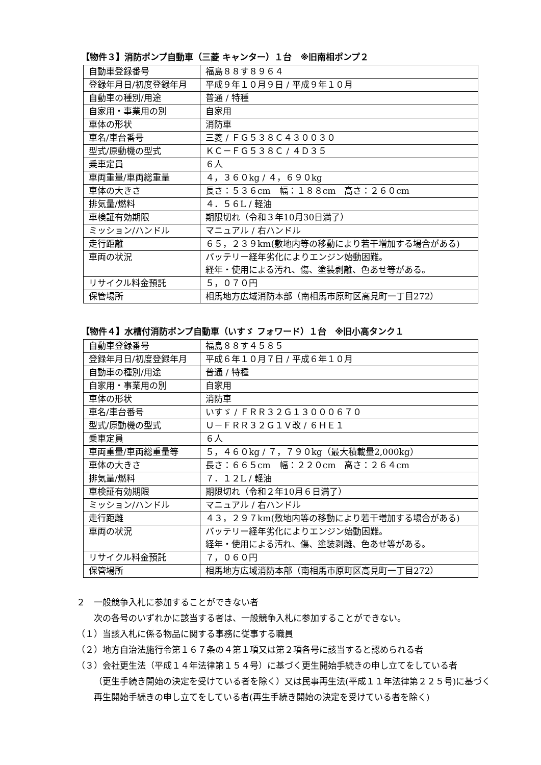【物件３】消防ポンプ自動車（三菱 キャンター）１台　※旧南相ポンプ２
| 自動車登録番号 | 福島８８す８９６４ |
| 登録年月日/初度登録年月 | 平成９年１０月９日 / 平成９年１０月 |
| 自動車の種別/用途 | 普通 / 特種 |
| 自家用・事業用の別 | 自家用 |
| 車体の形状 | 消防車 |
| 車名/車台番号 | 三菱 / ＦＧ５３８Ｃ４３００３０ |
| 型式/原動機の型式 | ＫＣ－ＦＧ５３８Ｃ / ４Ｄ３５ |
| 乗車定員 | ６人 |
| 車両重量/車両総重量 | ４，３６０kg / ４，６９０kg |
| 車体の大きさ | 長さ：５３６cm 幅：１８８cm 高さ：２６０cm |
| 排気量/燃料 | ４．５６L / 軽油 |
| 車検証有効期限 | 期限切れ（令和３年10月30日満了） |
| ミッション/ハンドル | マニュアル / 右ハンドル |
| 走行距離 | ６５，２３９km(敷地内等の移動により若干増加する場合がある) |
| 車両の状況 | バッテリー経年劣化によりエンジン始動困難。 経年・使用による汚れ、傷、塗装剥離、色あせ等がある。 |
| リサイクル料金預託 | ５，０７０円 |
| 保管場所 | 相馬地方広域消防本部（南相馬市原町区高見町一丁目272） |
【物件４】水槽付消防ポンプ自動車（いすゞ フォワード）１台　※旧小高タンク１
| 自動車登録番号 | 福島８８す４５８５ |
| 登録年月日/初度登録年月 | 平成６年１０月７日 / 平成６年１０月 |
| 自動車の種別/用途 | 普通 / 特種 |
| 自家用・事業用の別 | 自家用 |
| 車体の形状 | 消防車 |
| 車名/車台番号 | いすゞ / ＦＲＲ３２Ｇ１３０００６７０ |
| 型式/原動機の型式 | Ｕ－ＦＲＲ３２Ｇ１Ｖ改 / ６ＨＥ１ |
| 乗車定員 | ６人 |
| 車両重量/車両総重量等 | ５，４６０kg / ７，７９０kg（最大積載量2,000kg） |
| 車体の大きさ | 長さ：６６５cm 幅：２２０cm 高さ：２６４cm |
| 排気量/燃料 | ７．１２L / 軽油 |
| 車検証有効期限 | 期限切れ（令和２年10月６日満了） |
| ミッション/ハンドル | マニュアル / 右ハンドル |
| 走行距離 | ４３，２９７km(敷地内等の移動により若干増加する場合がある) |
| 車両の状況 | バッテリー経年劣化によりエンジン始動困難。 経年・使用による汚れ、傷、塗装剥離、色あせ等がある。 |
| リサイクル料金預託 | ７，０６０円 |
| 保管場所 | 相馬地方広域消防本部（南相馬市原町区高見町一丁目272） |
２　一般競争入札に参加することができない者
　　次の各号のいずれかに該当する者は、一般競争入札に参加することができない。
（１）当該入札に係る物品に関する事務に従事する職員
（２）地方自治法施行令第１６７条の４第１項又は第２項各号に該当すると認められる者
（３）会社更生法（平成１４年法律第１５４号）に基づく更生開始手続きの申し立てをしている者
（更生手続き開始の決定を受けている者を除く）又は民事再生法(平成１１年法律第２２５号)に基づく再生開始手続きの申し立てをしている者(再生手続き開始の決定を受けている者を除く)